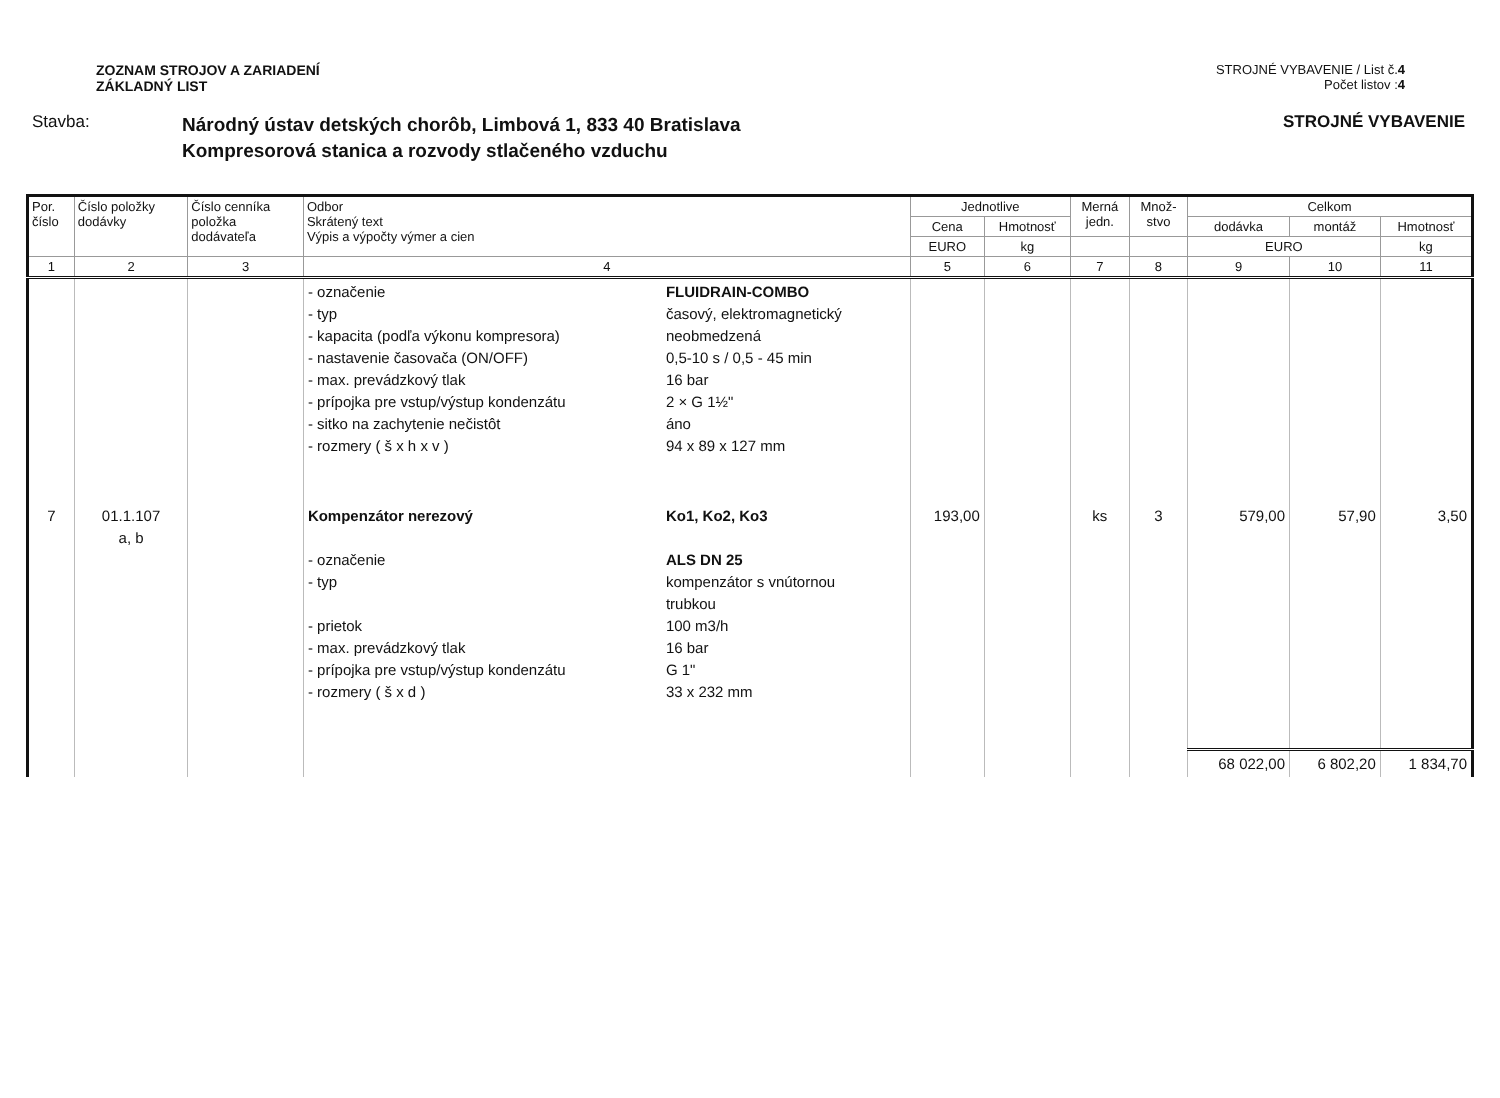ZOZNAM STROJOV A ZARIADENÍ
ZÁKLADNÝ LIST
STROJNÉ VYBAVENIE / List č.4
Počet listov :4
Stavba:
Národný ústav detských chorôb, Limbová 1, 833 40 Bratislava
Kompresorová stanica a rozvody stlačeného vzduchu
STROJNÉ VYBAVENIE
| Por. číslo | Číslo položky dodávky | Číslo cenníka položka dodávateľa | Odbor Skrátený text Výpis a výpočty výmer a cien | | Jednotlive | | Merná jedn. | Množ- stvo | Celkom | | |
| --- | --- | --- | --- | --- | --- | --- | --- | --- | --- | --- | --- |
| | | | | | Cena | Hmotnosť | | | dodávka | montáž | Hmotnosť |
| | | | | | EURO | kg | | | EURO | | kg |
| 1 | 2 | 3 | 4 | | 5 | 6 | 7 | 8 | 9 | 10 | 11 |
| | | | - označenie - typ - kapacita (podľa výkonu kompresora) - nastavenie časovača (ON/OFF) - max. prevádzkový tlak - prípojka pre vstup/výstup kondenzátu - sitko na zachytenie nečistôt - rozmery ( š x h x v ) | FLUIDRAIN-COMBO časový, elektromagnetický neobmedzená 0,5-10 s / 0,5 - 45 min 16 bar 2 × G 1½" áno 94 x 89 x 127 mm | | | | | | | |
| 7 | 01.1.107 a, b | | Kompenzátor nerezový - označenie - typ - prietok - max. prevádzkový tlak - prípojka pre vstup/výstup kondenzátu - rozmery ( š x d ) | Ko1, Ko2, Ko3 ALS DN 25 kompenzátor s vnútornou trubkou 100 m3/h 16 bar G 1" 33 x 232 mm | 193,00 | | ks | 3 | 579,00 | 57,90 | 3,50 |
| | | | | | | | | | 68 022,00 | 6 802,20 | 1 834,70 |